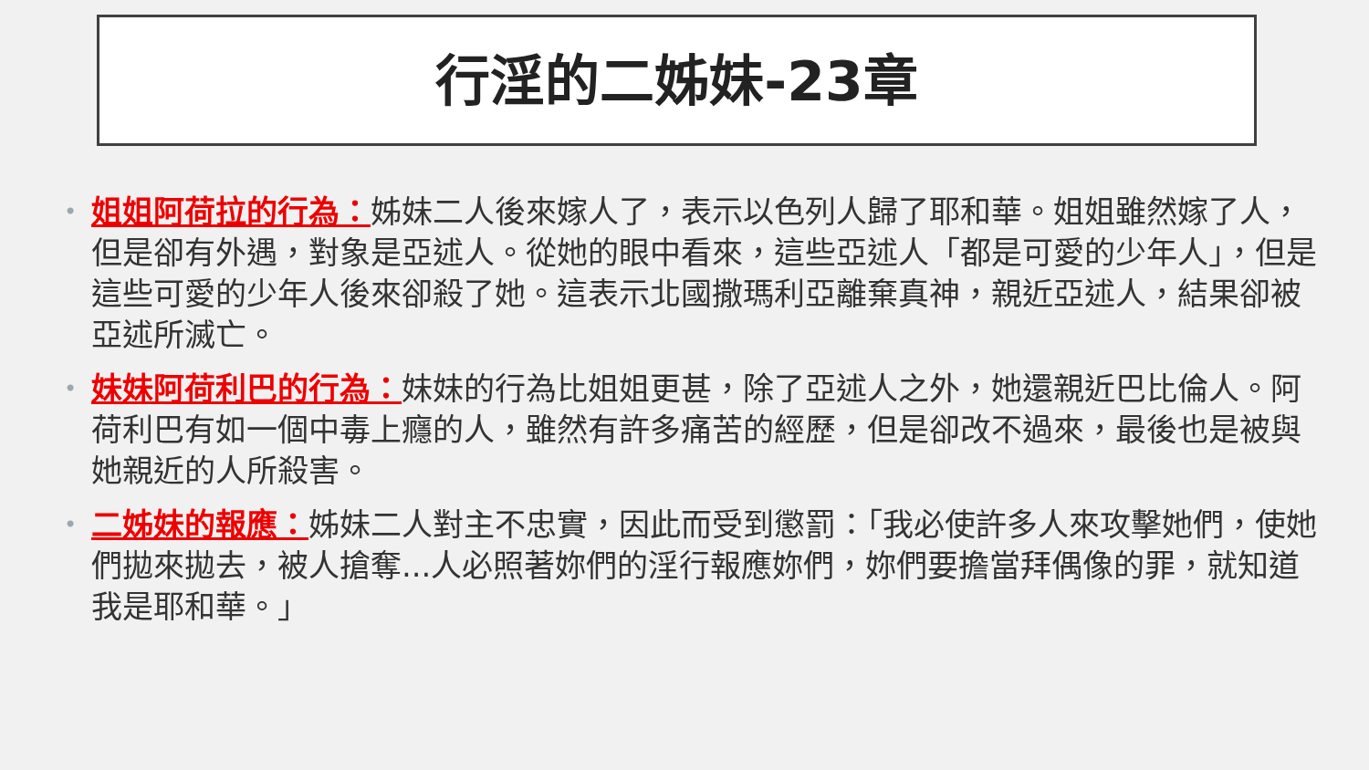行淫的二姊妹-23章
• 姐姐阿荷拉的行為：姊妹二人後來嫁人了，表示以色列人歸了耶和華。姐姐雖然嫁了人，但是卻有外遇，對象是亞述人。從她的眼中看來，這些亞述人「都是可愛的少年人」，但是這些可愛的少年人後來卻殺了她。這表示北國撒瑪利亞離棄真神，親近亞述人，結果卻被亞述所滅亡。
• 妹妹阿荷利巴的行為：妹妹的行為比姐姐更甚，除了亞述人之外，她還親近巴比倫人。阿荷利巴有如一個中毒上癮的人，雖然有許多痛苦的經歷，但是卻改不過來，最後也是被與她親近的人所殺害。
• 二姊妹的報應：姊妹二人對主不忠實，因此而受到懲罰：「我必使許多人來攻擊她們，使她們拋來拋去，被人搶奪...人必照著妳們的淫行報應妳們，妳們要擔當拜偶像的罪，就知道我是耶和華。」